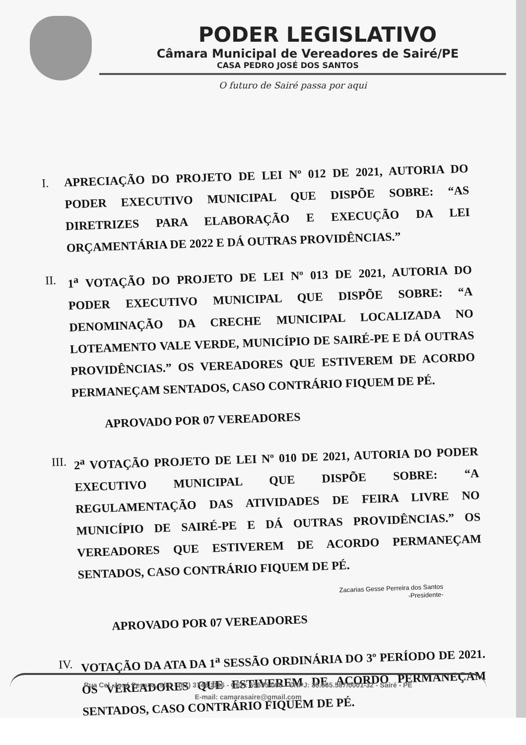PODER LEGISLATIVO
Câmara Municipal de Vereadores de Sairé/PE
CASA PEDRO JOSÉ DOS SANTOS
O futuro de Sairé passa por aqui
I. APRECIAÇÃO DO PROJETO DE LEI Nº 012 DE 2021, AUTORIA DO PODER EXECUTIVO MUNICIPAL QUE DISPÕE SOBRE: “AS DIRETRIZES PARA ELABORAÇÃO E EXECUÇÃO DA LEI ORÇAMENTÁRIA DE 2022 E DÁ OUTRAS PROVIDÊNCIAS.”
II. 1<sup>a</sup> VOTAÇÃO DO PROJETO DE LEI Nº 013 DE 2021, AUTORIA DO PODER EXECUTIVO MUNICIPAL QUE DISPÕE SOBRE: “A DENOMINAÇÃO DA CRECHE MUNICIPAL LOCALIZADA NO LOTEAMENTO VALE VERDE, MUNICÍPIO DE SAIRÉ-PE E DÁ OUTRAS PROVIDÊNCIAS.” OS VEREADORES QUE ESTIVEREM DE ACORDO PERMANEÇAM SENTADOS, CASO CONTRÁRIO FIQUEM DE PÉ.
APROVADO POR 07 VEREADORES
III. 2<sup>a</sup> VOTAÇÃO PROJETO DE LEI Nº 010 DE 2021, AUTORIA DO PODER EXECUTIVO MUNICIPAL QUE DISPÕE SOBRE: “A REGULAMENTAÇÃO DAS ATIVIDADES DE FEIRA LIVRE NO MUNICÍPIO DE SAIRÉ-PE E DÁ OUTRAS PROVIDÊNCIAS.” OS VEREADORES QUE ESTIVEREM DE ACORDO PERMANEÇAM SENTADOS, CASO CONTRÁRIO FIQUEM DE PÉ.
Zacarias Gesse Perreira dos Santos
-Presidente-
APROVADO POR 07 VEREADORES
IV. VOTAÇÃO DA ATA DA 1<sup>a</sup> SESSÃO ORDINÁRIA DO 3º PERÍODO DE 2021. OS VEREADORES QUE ESTIVEREM DE ACORDO PERMANEÇAM SENTADOS, CASO CONTRÁRIO FIQUEM DE PÉ.
Rua Cel. José Pessoa, s/nº - (81) 3748.1116 - CEP: 55695-000 - CNPJ: 35.665.587/0001-32 - Sairé - PE
E-mail: camarasaire@gmail.com